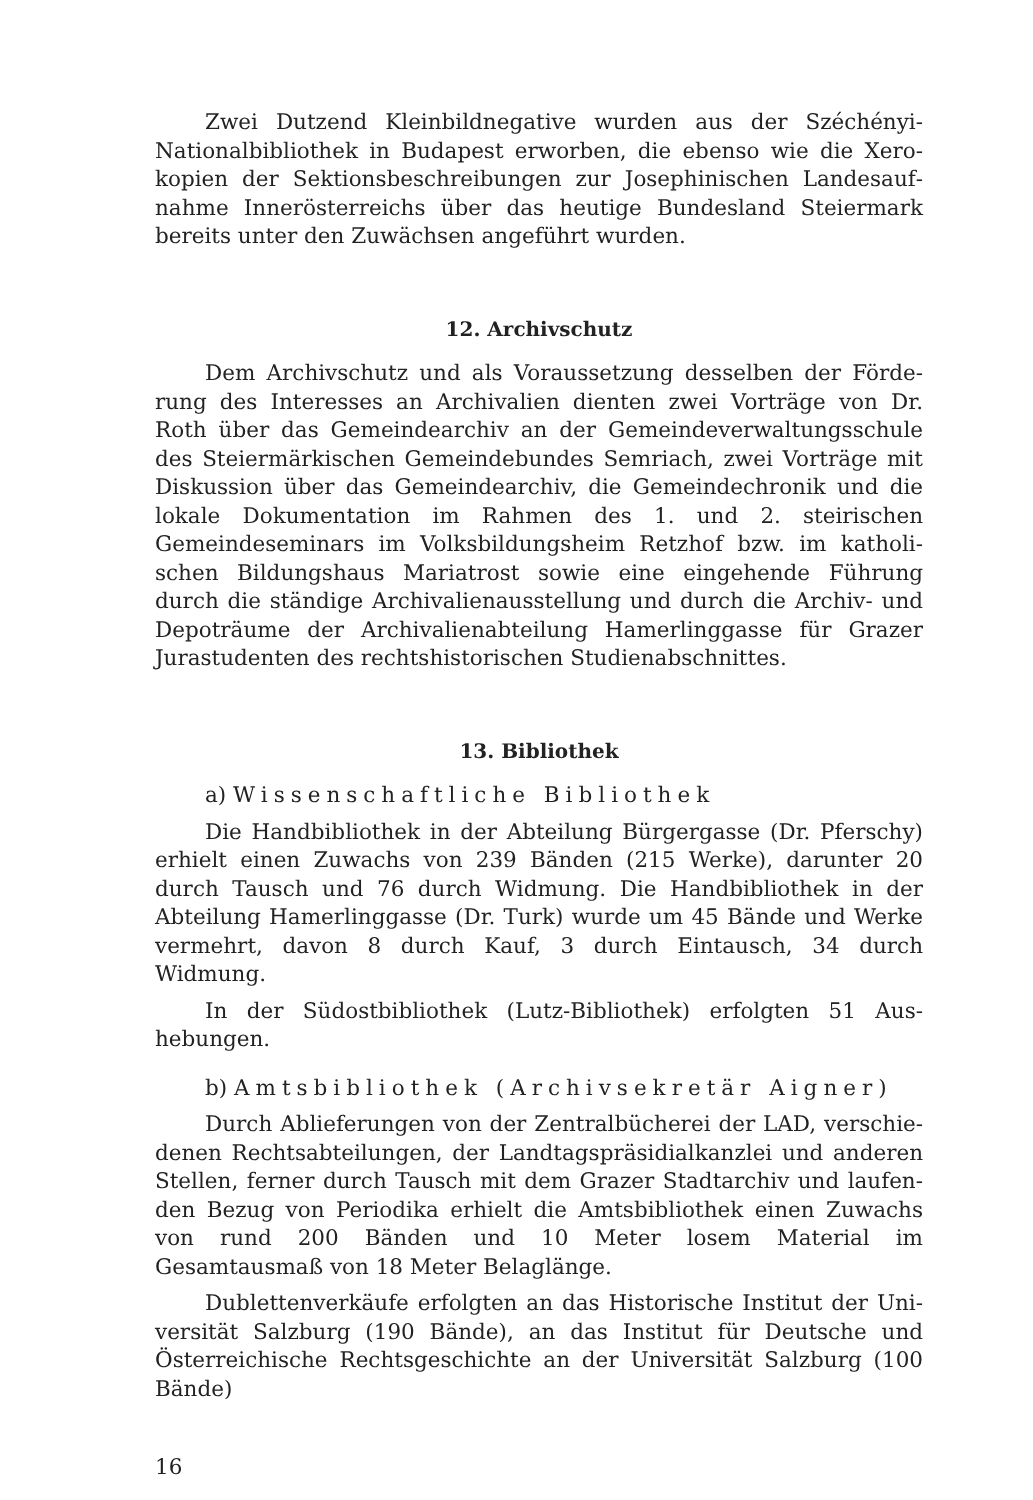Zwei Dutzend Kleinbildnegative wurden aus der Széchényi-Nationalbibliothek in Budapest erworben, die ebenso wie die Xero­kopien der Sektionsbeschreibungen zur Josephinischen Landesauf­nahme Innerösterreichs über das heutige Bundesland Steiermark bereits unter den Zuwächsen angeführt wurden.
12. Archivschutz
Dem Archivschutz und als Voraussetzung desselben der Förde­rung des Interesses an Archivalien dienten zwei Vorträge von Dr. Roth über das Gemeindearchiv an der Gemeindeverwaltungs­schule des Steiermärkischen Gemeindebundes Semriach, zwei Vor­träge mit Diskussion über das Gemeindearchiv, die Gemeindechronik und die lokale Dokumentation im Rahmen des 1. und 2. steirischen Gemeindeseminars im Volksbildungsheim Retzhof bzw. im katholi­schen Bildungshaus Mariatrost sowie eine eingehende Führung durch die ständige Archivalienausstellung und durch die Archiv- und Depoträume der Archivalienabteilung Hamerlinggasse für Grazer Jurastudenten des rechtshistorischen Studienabschnittes.
13. Bibliothek
a) Wissenschaftliche Bibliothek
Die Handbibliothek in der Abteilung Bürgergasse (Dr. Pferschy) erhielt einen Zuwachs von 239 Bänden (215 Werke), darunter 20 durch Tausch und 76 durch Widmung. Die Handbibliothek in der Abteilung Hamerlinggasse (Dr. Turk) wurde um 45 Bände und Werke vermehrt, davon 8 durch Kauf, 3 durch Eintausch, 34 durch Widmung.
In der Südostbibliothek (Lutz-Bibliothek) erfolgten 51 Aus­hebungen.
b) Amtsbibliothek (Archivsekretär Aigner)
Durch Ablieferungen von der Zentralbücherei der LAD, verschie­denen Rechtsabteilungen, der Landtagspräsidialkanzlei und anderen Stellen, ferner durch Tausch mit dem Grazer Stadtarchiv und laufen­den Bezug von Periodika erhielt die Amtsbibliothek einen Zuwachs von rund 200 Bänden und 10 Meter losem Material im Gesamtausmaß von 18 Meter Belaglänge.
Dublettenverkäufe erfolgten an das Historische Institut der Uni­versität Salzburg (190 Bände), an das Institut für Deutsche und Öster­reichische Rechtsgeschichte an der Universität Salzburg (100 Bände)
16